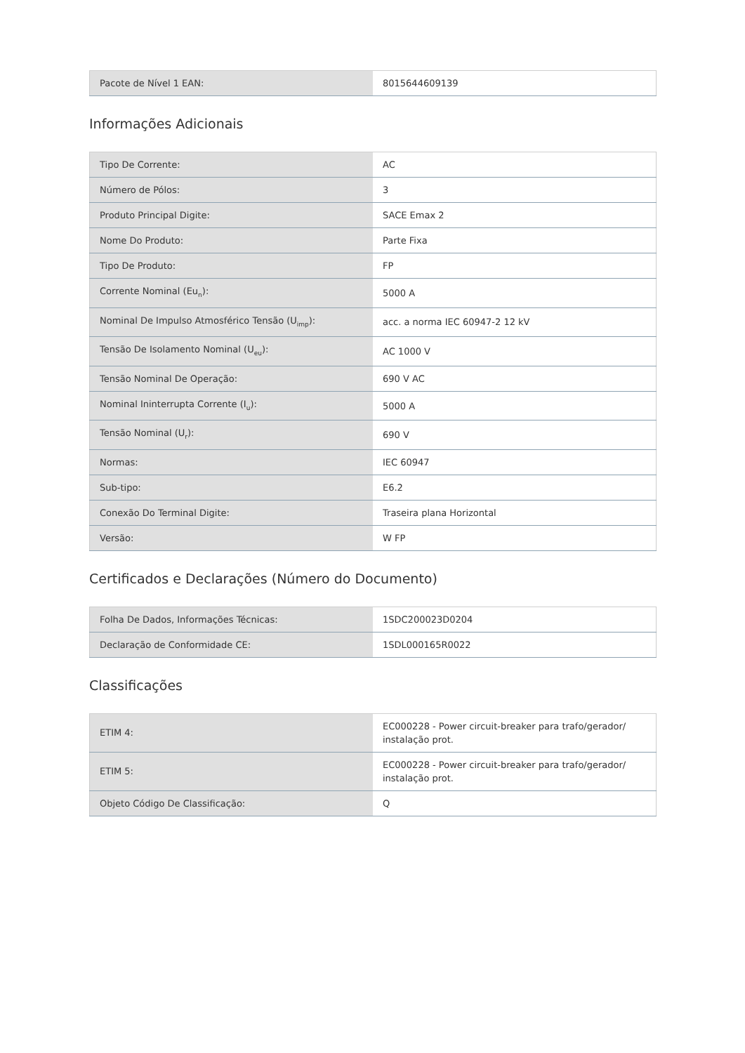| Pacote de Nível 1 EAN: | 8015644609139 |
Informações Adicionais
| Tipo De Corrente: | AC |
| Número de Pólos: | 3 |
| Produto Principal Digite: | SACE Emax 2 |
| Nome Do Produto: | Parte Fixa |
| Tipo De Produto: | FP |
| Corrente Nominal (Eu<sub>n</sub>): | 5000 A |
| Nominal De Impulso Atmosférico Tensão (U<sub>imp</sub>): | acc. a norma IEC 60947-2 12 kV |
| Tensão De Isolamento Nominal (U<sub>eu</sub>): | AC 1000 V |
| Tensão Nominal De Operação: | 690 V AC |
| Nominal Ininterrupta Corrente (I<sub>u</sub>): | 5000 A |
| Tensão Nominal (U<sub>r</sub>): | 690 V |
| Normas: | IEC 60947 |
| Sub-tipo: | E6.2 |
| Conexão Do Terminal Digite: | Traseira plana Horizontal |
| Versão: | W FP |
Certificados e Declarações (Número do Documento)
| Folha De Dados, Informações Técnicas: | 1SDC200023D0204 |
| Declaração de Conformidade CE: | 1SDL000165R0022 |
Classificações
| ETIM 4: | EC000228 - Power circuit-breaker para trafo/gerador/ instalação prot. |
| ETIM 5: | EC000228 - Power circuit-breaker para trafo/gerador/ instalação prot. |
| Objeto Código De Classificação: | Q |